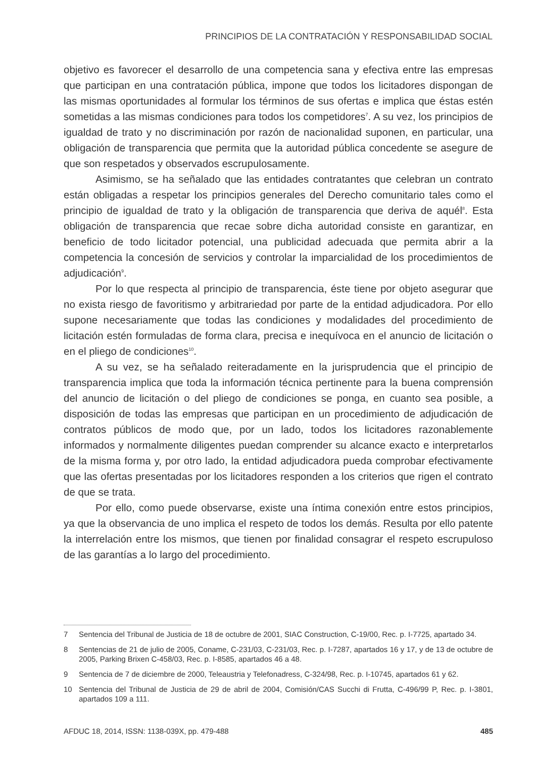PRINCIPIOS DE LA CONTRATACIÓN Y RESPONSABILIDAD SOCIAL
objetivo es favorecer el desarrollo de una competencia sana y efectiva entre las empresas que participan en una contratación pública, impone que todos los licitadores dispongan de las mismas oportunidades al formular los términos de sus ofertas e implica que éstas estén sometidas a las mismas condiciones para todos los competidores<sup>7</sup>. A su vez, los principios de igualdad de trato y no discriminación por razón de nacionalidad suponen, en particular, una obligación de transparencia que permita que la autoridad pública concedente se asegure de que son respetados y observados escrupulosamente.
Asimismo, se ha señalado que las entidades contratantes que celebran un contrato están obligadas a respetar los principios generales del Derecho comunitario tales como el principio de igualdad de trato y la obligación de transparencia que deriva de aquél<sup>8</sup>. Esta obligación de transparencia que recae sobre dicha autoridad consiste en garantizar, en beneficio de todo licitador potencial, una publicidad adecuada que permita abrir a la competencia la concesión de servicios y controlar la imparcialidad de los procedimientos de adjudicación<sup>9</sup>.
Por lo que respecta al principio de transparencia, éste tiene por objeto asegurar que no exista riesgo de favoritismo y arbitrariedad por parte de la entidad adjudicadora. Por ello supone necesariamente que todas las condiciones y modalidades del procedimiento de licitación estén formuladas de forma clara, precisa e inequívoca en el anuncio de licitación o en el pliego de condiciones<sup>10</sup>.
A su vez, se ha señalado reiteradamente en la jurisprudencia que el principio de transparencia implica que toda la información técnica pertinente para la buena comprensión del anuncio de licitación o del pliego de condiciones se ponga, en cuanto sea posible, a disposición de todas las empresas que participan en un procedimiento de adjudicación de contratos públicos de modo que, por un lado, todos los licitadores razonablemente informados y normalmente diligentes puedan comprender su alcance exacto e interpretarlos de la misma forma y, por otro lado, la entidad adjudicadora pueda comprobar efectivamente que las ofertas presentadas por los licitadores responden a los criterios que rigen el contrato de que se trata.
Por ello, como puede observarse, existe una íntima conexión entre estos principios, ya que la observancia de uno implica el respeto de todos los demás. Resulta por ello patente la interrelación entre los mismos, que tienen por finalidad consagrar el respeto escrupuloso de las garantías a lo largo del procedimiento.
7 Sentencia del Tribunal de Justicia de 18 de octubre de 2001, SIAC Construction, C-19/00, Rec. p. I-7725, apartado 34.
8 Sentencias de 21 de julio de 2005, Coname, C-231/03, C-231/03, Rec. p. I-7287, apartados 16 y 17, y de 13 de octubre de 2005, Parking Brixen C-458/03, Rec. p. I-8585, apartados 46 a 48.
9 Sentencia de 7 de diciembre de 2000, Teleaustria y Telefonadress, C-324/98, Rec. p. I-10745, apartados 61 y 62.
10 Sentencia del Tribunal de Justicia de 29 de abril de 2004, Comisión/CAS Succhi di Frutta, C-496/99 P, Rec. p. I-3801, apartados 109 a 111.
AFDUC 18, 2014, ISSN: 1138-039X, pp. 479-488 485